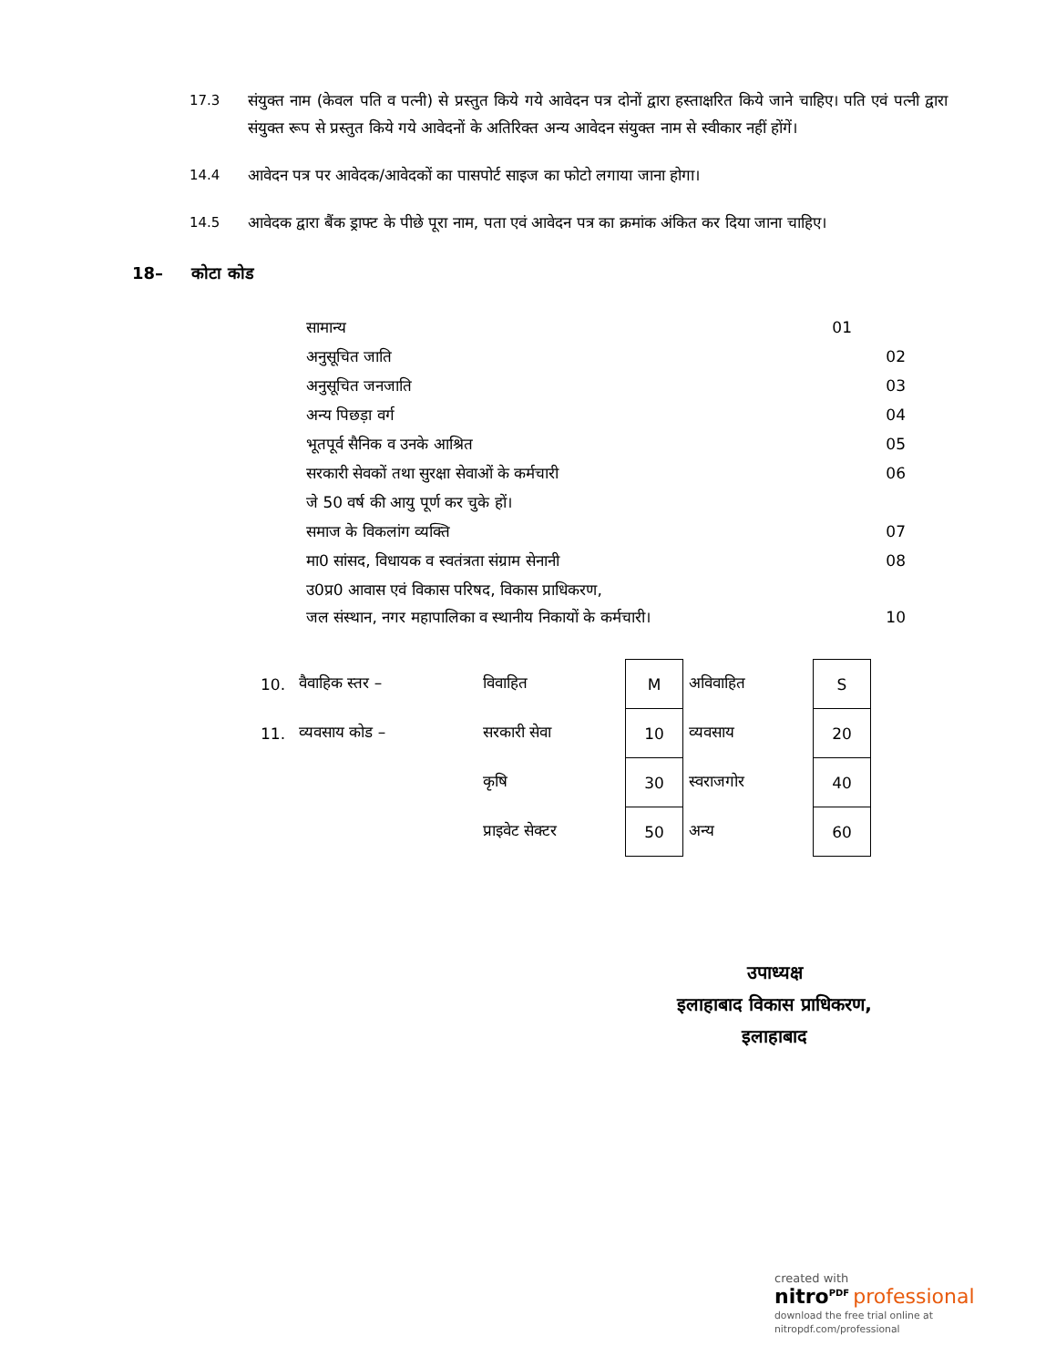17.3 संयुक्त नाम (केवल पति व पत्नी) से प्रस्तुत किये गये आवेदन पत्र दोनों द्वारा हस्ताक्षरित किये जाने चाहिए। पति एवं पत्नी द्वारा संयुक्त रूप से प्रस्तुत किये गये आवेदनों के अतिरिक्त अन्य आवेदन संयुक्त नाम से स्वीकार नहीं होंगें।
14.4 आवेदन पत्र पर आवेदक/आवेदकों का पासपोर्ट साइज का फोटो लगाया जाना होगा।
14.5 आवेदक द्वारा बैंक ड्राफ्ट के पीछे पूरा नाम, पता एवं आवेदन पत्र का क्रमांक अंकित कर दिया जाना चाहिए।
18– कोटा कोड
| सामान्य | 01 |
| अनुसूचित जाति | 02 |
| अनुसूचित जनजाति | 03 |
| अन्य पिछड़ा वर्ग | 04 |
| भूतपूर्व सैनिक व उनके आश्रित | 05 |
| सरकारी सेवकों तथा सुरक्षा सेवाओं के कर्मचारी | 06 |
| जे 50 वर्ष की आयु पूर्ण कर चुके हों। | |
| समाज के विकलांग व्यक्ति | 07 |
| मा0 सांसद, विधायक व स्वतंत्रता संग्राम सेनानी | 08 |
| उ0प्र0 आवास एवं विकास परिषद, विकास प्राधिकरण, जल संस्थान, नगर महापालिका व स्थानीय निकायों के कर्मचारी। | 10 |
| 10. | वैवाहिक स्तर – | विवाहित | M | अविवाहित | S |
| 11. | व्यवसाय कोड – | सरकारी सेवा | 10 | व्यवसाय | 20 |
| | | कृषि | 30 | स्वराजगोर | 40 |
| | | प्राइवेट सेक्टर | 50 | अन्य | 60 |
उपाध्यक्ष
इलाहाबाद विकास प्राधिकरण,
इलाहाबाद
created with
nitro<sup>PDF</sup> professional
download the free trial online at nitropdf.com/professional